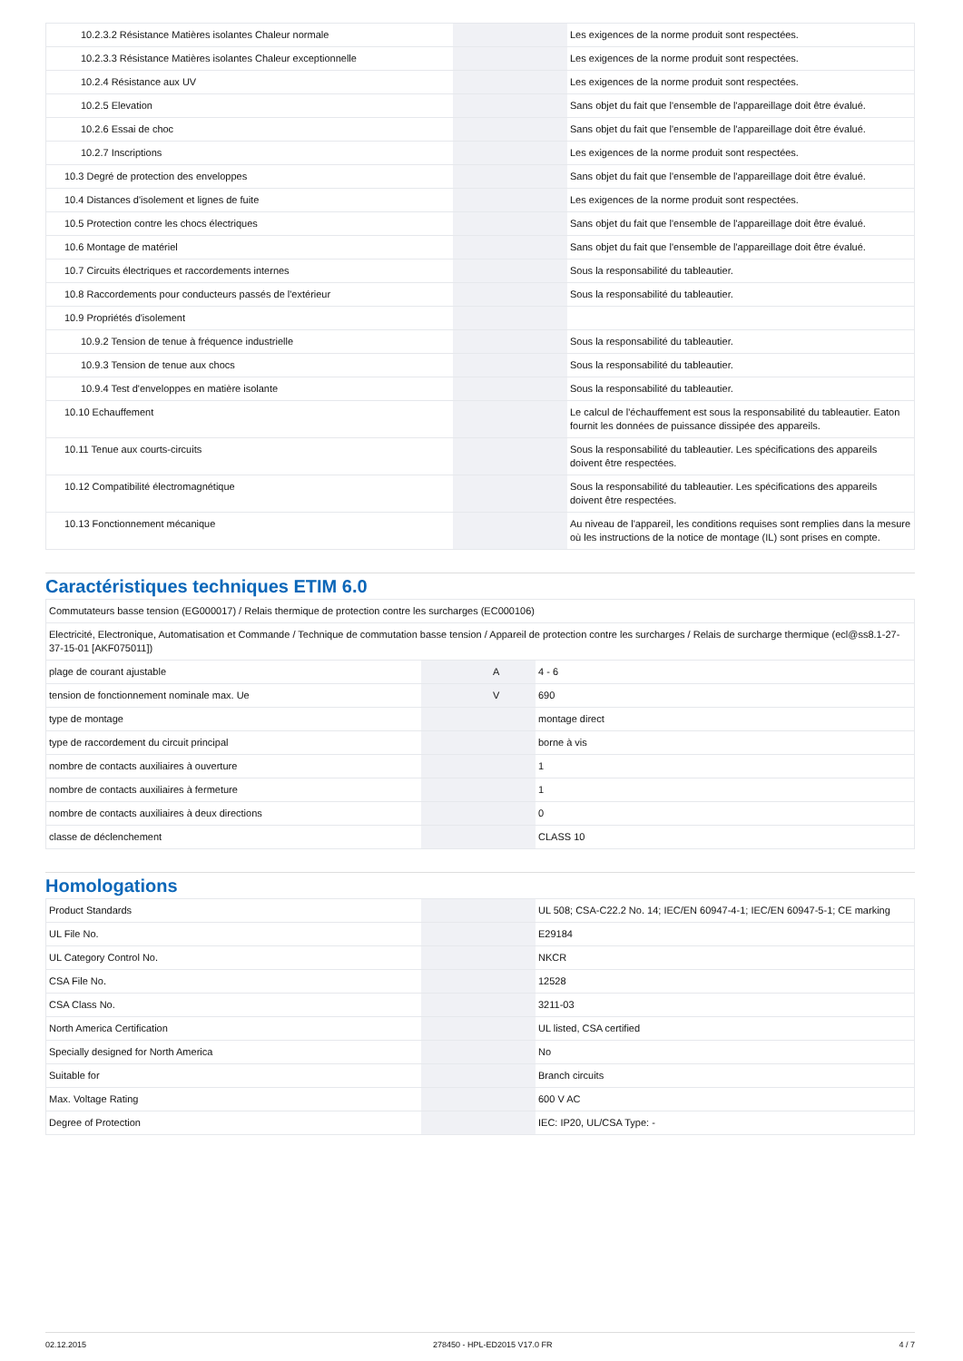| 10.2.3.2 Résistance Matières isolantes Chaleur normale | | | Les exigences de la norme produit sont respectées. |
| 10.2.3.3 Résistance Matières isolantes Chaleur exceptionnelle | | | Les exigences de la norme produit sont respectées. |
| 10.2.4 Résistance aux UV | | | Les exigences de la norme produit sont respectées. |
| 10.2.5 Elevation | | | Sans objet du fait que l'ensemble de l'appareillage doit être évalué. |
| 10.2.6 Essai de choc | | | Sans objet du fait que l'ensemble de l'appareillage doit être évalué. |
| 10.2.7 Inscriptions | | | Les exigences de la norme produit sont respectées. |
| 10.3 Degré de protection des enveloppes | | | Sans objet du fait que l'ensemble de l'appareillage doit être évalué. |
| 10.4 Distances d'isolement et lignes de fuite | | | Les exigences de la norme produit sont respectées. |
| 10.5 Protection contre les chocs électriques | | | Sans objet du fait que l'ensemble de l'appareillage doit être évalué. |
| 10.6 Montage de matériel | | | Sans objet du fait que l'ensemble de l'appareillage doit être évalué. |
| 10.7 Circuits électriques et raccordements internes | | | Sous la responsabilité du tableautier. |
| 10.8 Raccordements pour conducteurs passés de l'extérieur | | | Sous la responsabilité du tableautier. |
| 10.9 Propriétés d'isolement | | | |
| 10.9.2 Tension de tenue à fréquence industrielle | | | Sous la responsabilité du tableautier. |
| 10.9.3 Tension de tenue aux chocs | | | Sous la responsabilité du tableautier. |
| 10.9.4 Test d'enveloppes en matière isolante | | | Sous la responsabilité du tableautier. |
| 10.10 Echauffement | | | Le calcul de l'échauffement est sous la responsabilité du tableautier. Eaton fournit les données de puissance dissipée des appareils. |
| 10.11 Tenue aux courts-circuits | | | Sous la responsabilité du tableautier. Les spécifications des appareils doivent être respectées. |
| 10.12 Compatibilité électromagnétique | | | Sous la responsabilité du tableautier. Les spécifications des appareils doivent être respectées. |
| 10.13 Fonctionnement mécanique | | | Au niveau de l'appareil, les conditions requises sont remplies dans la mesure où les instructions de la notice de montage (IL) sont prises en compte. |
Caractéristiques techniques ETIM 6.0
| Commutateurs basse tension (EG000017) / Relais thermique de protection contre les surcharges (EC000106) | | | |
| Electricité, Electronique, Automatisation et Commande / Technique de commutation basse tension / Appareil de protection contre les surcharges / Relais de surcharge thermique (ecl@ss8.1-27-37-15-01 [AKF075011]) | | | |
| plage de courant ajustable | | A | 4 - 6 |
| tension de fonctionnement nominale max. Ue | | V | 690 |
| type de montage | | | montage direct |
| type de raccordement du circuit principal | | | borne à vis |
| nombre de contacts auxiliaires à ouverture | | | 1 |
| nombre de contacts auxiliaires à fermeture | | | 1 |
| nombre de contacts auxiliaires à deux directions | | | 0 |
| classe de déclenchement | | | CLASS 10 |
Homologations
| Product Standards | | | UL 508; CSA-C22.2 No. 14; IEC/EN 60947-4-1; IEC/EN 60947-5-1; CE marking |
| UL File No. | | | E29184 |
| UL Category Control No. | | | NKCR |
| CSA File No. | | | 12528 |
| CSA Class No. | | | 3211-03 |
| North America Certification | | | UL listed, CSA certified |
| Specially designed for North America | | | No |
| Suitable for | | | Branch circuits |
| Max. Voltage Rating | | | 600 V AC |
| Degree of Protection | | | IEC: IP20, UL/CSA Type: - |
02.12.2015 278450 - HPL-ED2015 V17.0 FR 4 / 7